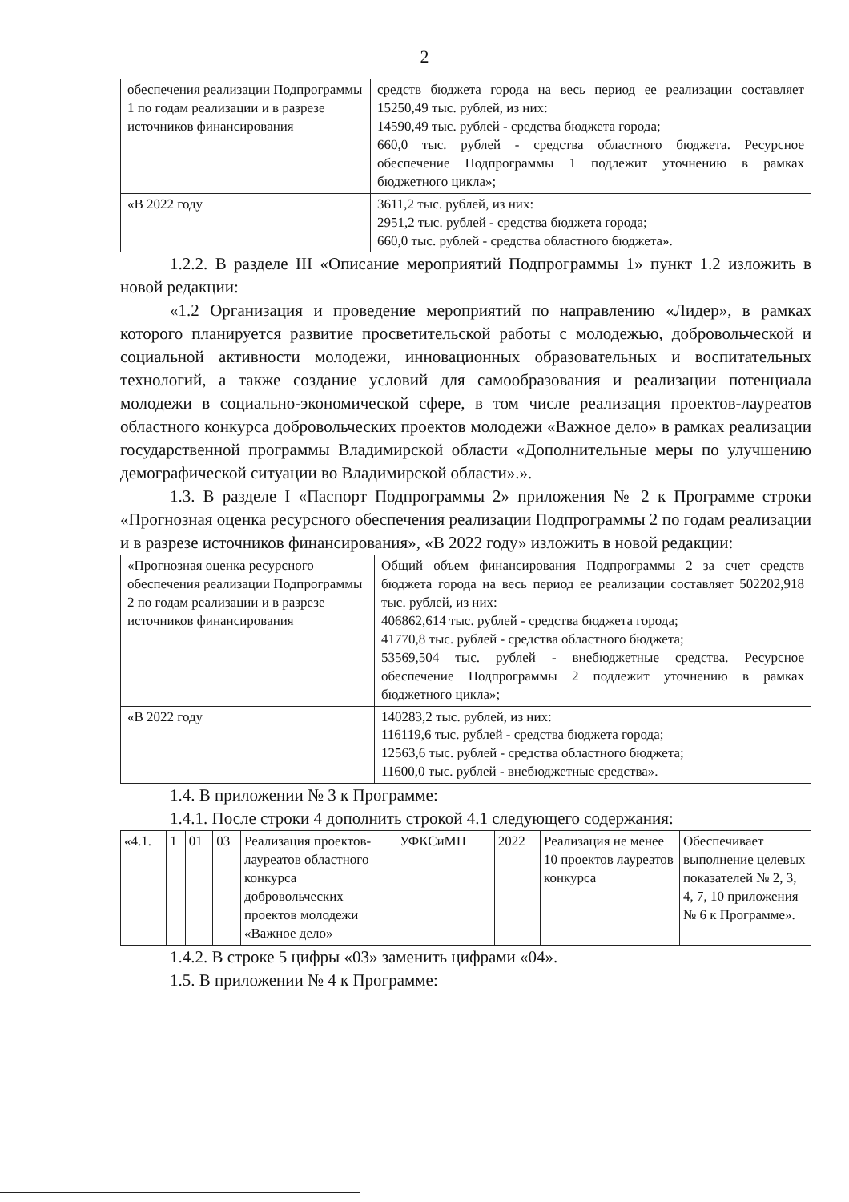2
| обеспечения реализации Подпрограммы 1 по годам реализации и в разрезе источников финансирования | средств бюджета города на весь период ее реализации составляет 15250,49 тыс. рублей, из них: 14590,49 тыс. рублей - средства бюджета города; 660,0 тыс. рублей - средства областного бюджета. Ресурсное обеспечение Подпрограммы 1 подлежит уточнению в рамках бюджетного цикла»; |
| «В 2022 году | 3611,2 тыс. рублей, из них: 2951,2 тыс. рублей - средства бюджета города; 660,0 тыс. рублей - средства областного бюджета». |
1.2.2. В разделе III «Описание мероприятий Подпрограммы 1» пункт 1.2 изложить в новой редакции:
«1.2 Организация и проведение мероприятий по направлению «Лидер», в рамках которого планируется развитие просветительской работы с молодежью, добровольческой и социальной активности молодежи, инновационных образовательных и воспитательных технологий, а также создание условий для самообразования и реализации потенциала молодежи в социально-экономической сфере, в том числе реализация проектов-лауреатов областного конкурса добровольческих проектов молодежи «Важное дело» в рамках реализации государственной программы Владимирской области «Дополнительные меры по улучшению демографической ситуации во Владимирской области».».
1.3. В разделе I «Паспорт Подпрограммы 2» приложения № 2 к Программе строки «Прогнозная оценка ресурсного обеспечения реализации Подпрограммы 2 по годам реализации и в разрезе источников финансирования», «В 2022 году» изложить в новой редакции:
| «Прогнозная оценка ресурсного обеспечения реализации Подпрограммы 2 по годам реализации и в разрезе источников финансирования | Общий объем финансирования Подпрограммы 2 за счет средств бюджета города на весь период ее реализации составляет 502202,918 тыс. рублей, из них: 406862,614 тыс. рублей - средства бюджета города; 41770,8 тыс. рублей - средства областного бюджета; 53569,504 тыс. рублей - внебюджетные средства. Ресурсное обеспечение Подпрограммы 2 подлежит уточнению в рамках бюджетного цикла»; |
| «В 2022 году | 140283,2 тыс. рублей, из них: 116119,6 тыс. рублей - средства бюджета города; 12563,6 тыс. рублей - средства областного бюджета; 11600,0 тыс. рублей - внебюджетные средства». |
1.4. В приложении № 3 к Программе:
1.4.1. После строки 4 дополнить строкой 4.1 следующего содержания:
| «4.1. | 1 | 01 | 03 | Реализация проектов-лауреатов областного конкурса добровольческих проектов молодежи «Важное дело» | УФКСиМП | 2022 | Реализация не менее 10 проектов лауреатов конкурса | Обеспечивает выполнение целевых показателей № 2, 3, 4, 7, 10 приложения № 6 к Программе». |
1.4.2. В строке 5 цифры «03» заменить цифрами «04».
1.5. В приложении № 4 к Программе: